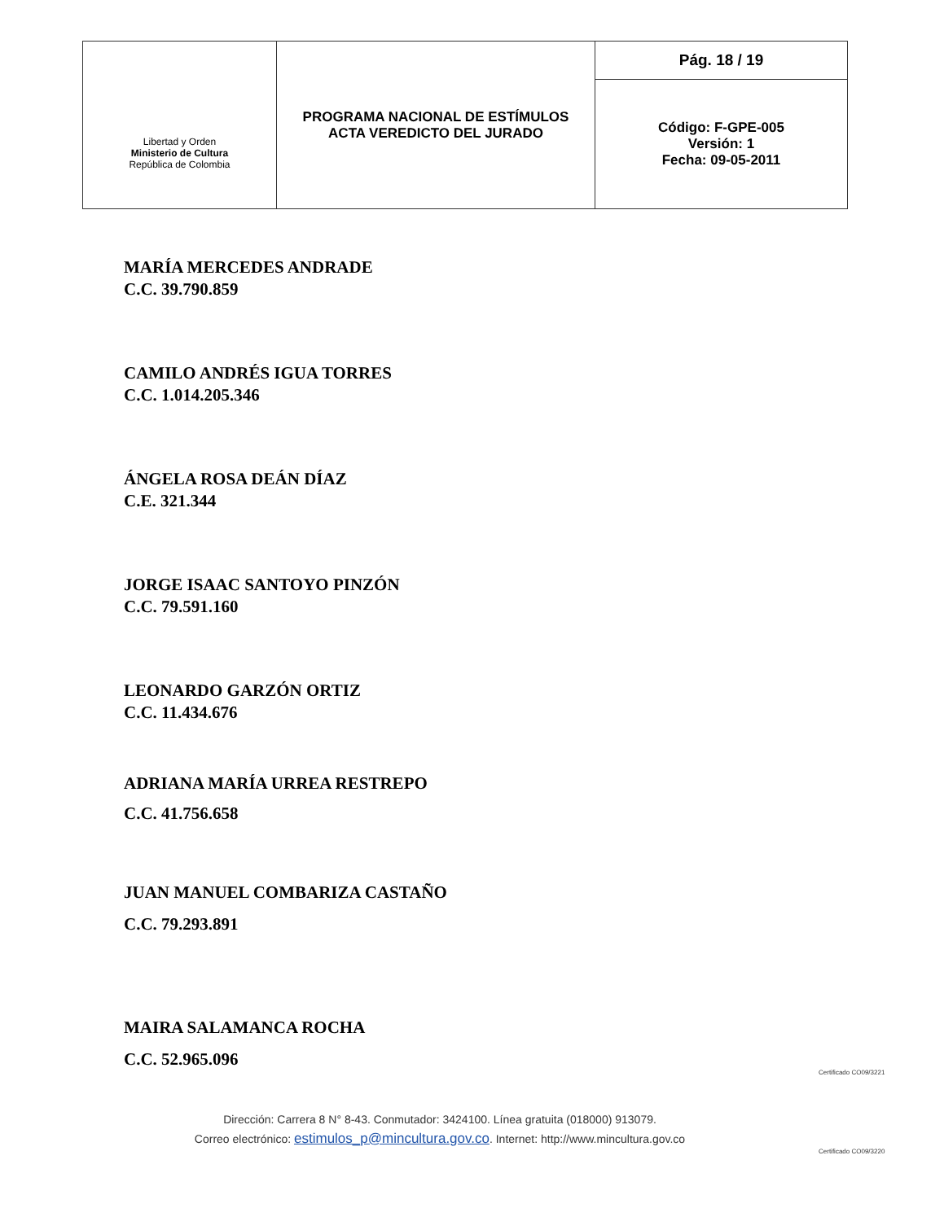| Libertad y Orden Ministerio de Cultura República de Colombia | PROGRAMA NACIONAL DE ESTÍMULOS ACTA VEREDICTO DEL JURADO | Pág. 18 / 19 |
| | | Código: F-GPE-005 Versión: 1 Fecha: 09-05-2011 |
MARÍA MERCEDES ANDRADE
C.C. 39.790.859
CAMILO ANDRÉS IGUA TORRES
C.C. 1.014.205.346
ÁNGELA ROSA DEÁN DÍAZ
C.E. 321.344
JORGE ISAAC SANTOYO PINZÓN
C.C. 79.591.160
LEONARDO GARZÓN ORTIZ
C.C. 11.434.676
ADRIANA MARÍA URREA RESTREPO
C.C. 41.756.658
JUAN MANUEL COMBARIZA CASTAÑO
C.C. 79.293.891
MAIRA SALAMANCA ROCHA
C.C. 52.965.096
Dirección: Carrera 8 N° 8-43. Conmutador: 3424100. Línea gratuita (018000) 913079.
Correo electrónico: estimulos_p@mincultura.gov.co. Internet: http://www.mincultura.gov.co
Certificado CO09/3221
Certificado CO09/3220